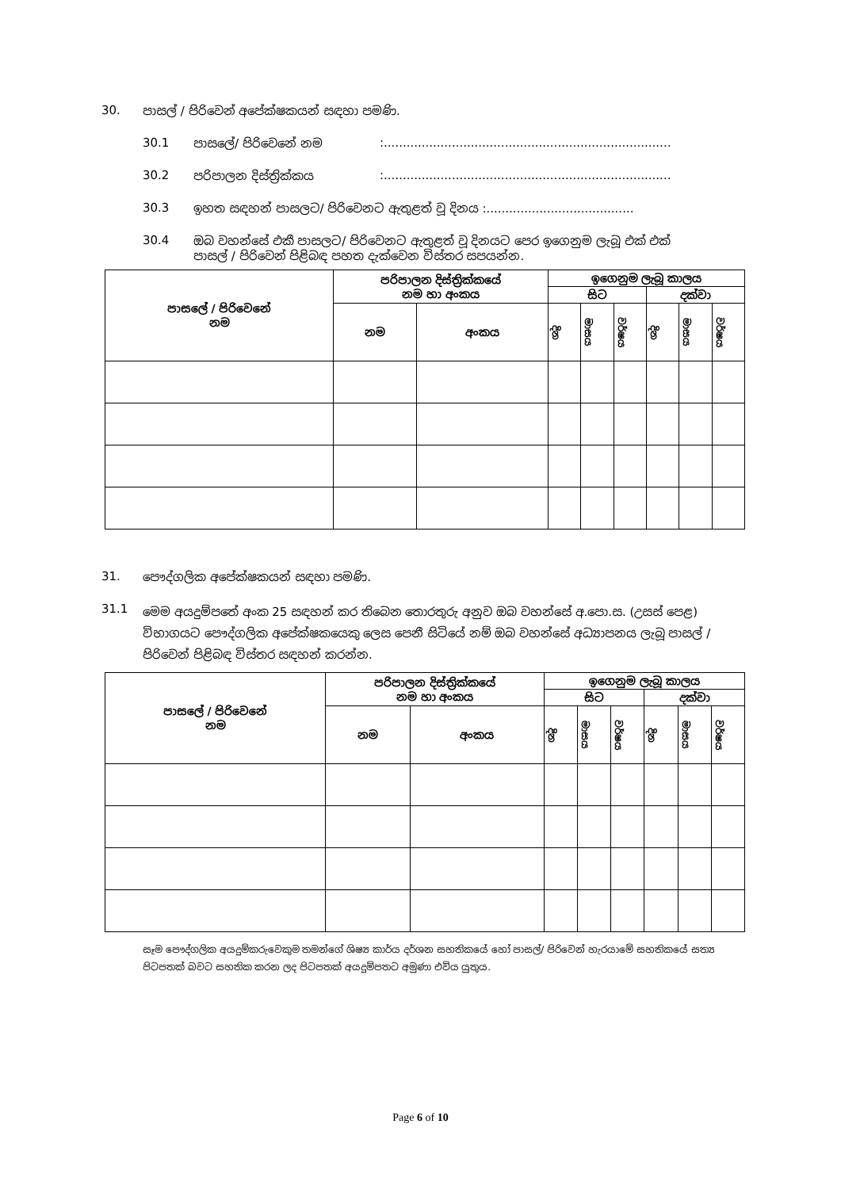30. පාසල් / පිරිවෙන් අපේක්ෂකයන් සඳහා පමණි.
30.1 පාසලේ/ පිරිවෙනේ නම:............................................................................
30.2 පරිපාලන දිස්ත්‍රික්කය:............................................................................
30.3 ඉහත සඳහන් පාසලට/ පිරිවෙනට ඇතුළත් වූ දිනය :.......................................
30.4 ඔබ වහන්සේ එකී පාසලට/ පිරිවෙනට ඇතුළත් වූ දිනයට පෙර ඉගෙනුම ලැබූ එක් එක් පාසල් / පිරිවෙන් පිළිබඳ පහත දැක්වෙන විස්තර සපයන්න.
| පාසලේ / පිරිවෙනේ නම | පරිපාලන දිස්ත්‍රික්කයේ නම හා අංකය | | ඉගෙනුම ලැබූ කාලය | | | | | |
| | | | සිට | | | දක්වා | | |
| | නම | අංකය | දින | මාසය | වර්ෂය | දින | මාසය | වර්ෂය |
31. පෞද්ගලික අපේක්ෂකයන් සඳහා පමණි.
31.1 මෙම අයදුම්පතේ අංක 25 සඳහන් කර තිබෙන තොරතුරු අනුව ඔබ වහන්සේ අ.පො.ස. (උසස් පෙළ) විභාගයට පෞද්ගලික අපේක්ෂකයෙකු ලෙස පෙනී සිටියේ නම් ඔබ වහන්සේ අධ්‍යාපනය ලැබූ පාසල් / පිරිවෙන් පිළිබඳ විස්තර සඳහන් කරන්න.
| පාසලේ / පිරිවෙනේ නම | පරිපාලන දිස්ත්‍රික්කයේ නම හා අංකය | | ඉගෙනුම ලැබූ කාලය | | | | | |
| | | | සිට | | | දක්වා | | |
| | නම | අංකය | දින | මාසය | වර්ෂය | දින | මාසය | වර්ෂය |
සෑම පෞද්ගලික අයදුම්කරුවෙකුම තමන්ගේ ශිෂ්‍ය කාර්ය දර්ශන සහතිකයේ හෝ පාසල්/ පිරිවෙන් හැරයාමේ සහතිකයේ සත්‍ය පිටපතක් බවට සහතික කරන ලද පිටපතක් අයදුම්පතට අමුණා එවිය යුතුය.
Page 6 of 10